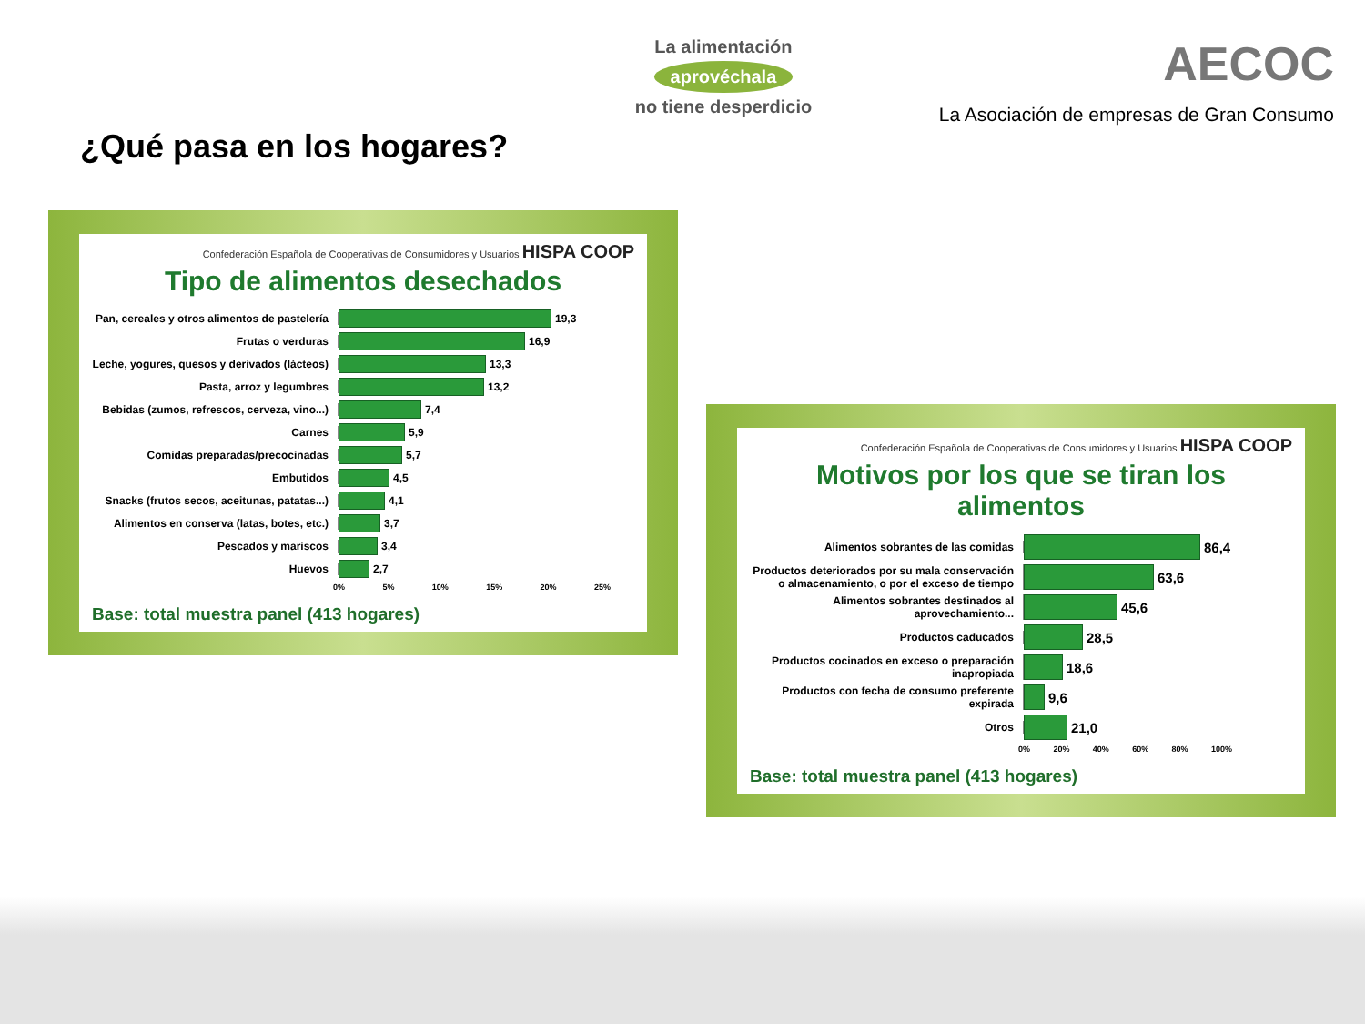¿Qué pasa en los hogares?
La alimentación
aprovéchala
no tiene desperdicio
AECOC
La Asociación de empresas de Gran Consumo
Confederación Española de Cooperativas de Consumidores y Usuarios HISPA COOP
Tipo de alimentos desechados
Pan, cereales y otros alimentos de pastelería
19,3
Frutas o verduras 16,9
Leche, yogures, quesos y derivados (lácteos)
13,3
Pasta, arroz y legumbres 13,2
Bebidas (zumos, refrescos, cerveza, vino...)
7,4
Carnes 5,9
Comidas preparadas/precocinadas 5,7
Embutidos 4,5
Snacks (frutos secos, aceitunas, patatas...)
4,1
Alimentos en conserva (latas, botes, etc.)
3,7
Pescados y mariscos 3,4
Huevos 2,7
0% 5% 10% 15% 20% 25%
Base: total muestra panel (413 hogares)
Confederación Española de Cooperativas de Consumidores y Usuarios HISPA COOP
Motivos por los que se tiran los alimentos
Alimentos sobrantes de las comidas
86,4
Productos deteriorados por su mala conservación o almacenamiento, o por el exceso de tiempo
63,6
Alimentos sobrantes destinados al aprovechamiento...
45,6
Productos caducados
28,5
Productos cocinados en exceso o preparación inapropiada
18,6
Productos con fecha de consumo preferente expirada
9,6
Otros
21,0
0% 20% 40% 60% 80% 100%
Base: total muestra panel (413 hogares)